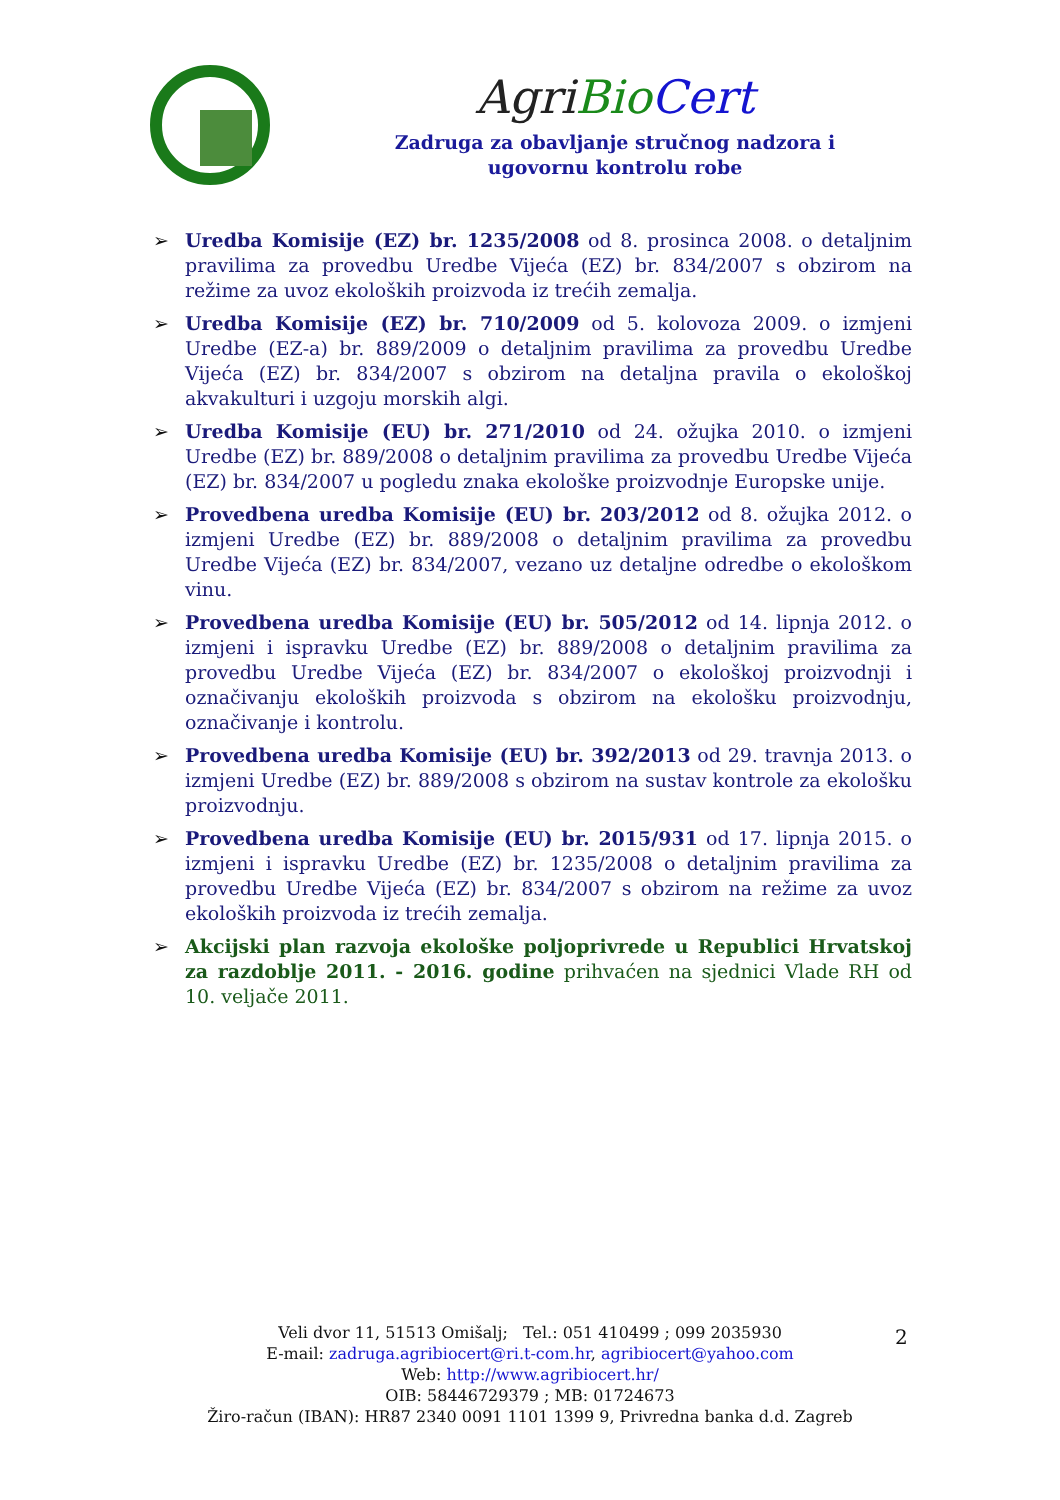Agri Bio Cert
Zadruga za obavljanje stručnog nadzora i
ugovornu kontrolu robe
➢ Uredba Komisije (EZ) br. 1235/2008 od 8. prosinca 2008. o detaljnim pravilima za provedbu Uredbe Vijeća (EZ) br. 834/2007 s obzirom na režime za uvoz ekoloških proizvoda iz trećih zemalja.
➢ Uredba Komisije (EZ) br. 710/2009 od 5. kolovoza 2009. o izmjeni Uredbe (EZ-a) br. 889/2009 o detaljnim pravilima za provedbu Uredbe Vijeća (EZ) br. 834/2007 s obzirom na detaljna pravila o ekološkoj akvakulturi i uzgoju morskih algi.
➢ Uredba Komisije (EU) br. 271/2010 od 24. ožujka 2010. o izmjeni Uredbe (EZ) br. 889/2008 o detaljnim pravilima za provedbu Uredbe Vijeća (EZ) br. 834/2007 u pogledu znaka ekološke proizvodnje Europske unije.
➢ Provedbena uredba Komisije (EU) br. 203/2012 od 8. ožujka 2012. o izmjeni Uredbe (EZ) br. 889/2008 o detaljnim pravilima za provedbu Uredbe Vijeća (EZ) br. 834/2007, vezano uz detaljne odredbe o ekološkom vinu.
➢ Provedbena uredba Komisije (EU) br. 505/2012 od 14. lipnja 2012. o izmjeni i ispravku Uredbe (EZ) br. 889/2008 o detaljnim pravilima za provedbu Uredbe Vijeća (EZ) br. 834/2007 o ekološkoj proizvodnji i označivanju ekoloških proizvoda s obzirom na ekološku proizvodnju, označivanje i kontrolu.
➢ Provedbena uredba Komisije (EU) br. 392/2013 od 29. travnja 2013. o izmjeni Uredbe (EZ) br. 889/2008 s obzirom na sustav kontrole za ekološku proizvodnju.
➢ Provedbena uredba Komisije (EU) br. 2015/931 od 17. lipnja 2015. o izmjeni i ispravku Uredbe (EZ) br. 1235/2008 o detaljnim pravilima za provedbu Uredbe Vijeća (EZ) br. 834/2007 s obzirom na režime za uvoz ekoloških proizvoda iz trećih zemalja.
➢ Akcijski plan razvoja ekološke poljoprivrede u Republici Hrvatskoj za razdoblje 2011. - 2016. godine prihvaćen na sjednici Vlade RH od 10. veljače 2011.
Veli dvor 11, 51513 Omišalj; Tel.: 051 410499 ; 099 2035930
E-mail: zadruga.agribiocert@ri.t-com.hr, agribiocert@yahoo.com
Web: http://www.agribiocert.hr/
OIB: 58446729379 ; MB: 01724673
Žiro-račun (IBAN): HR87 2340 0091 1101 1399 9, Privredna banka d.d. Zagreb
2